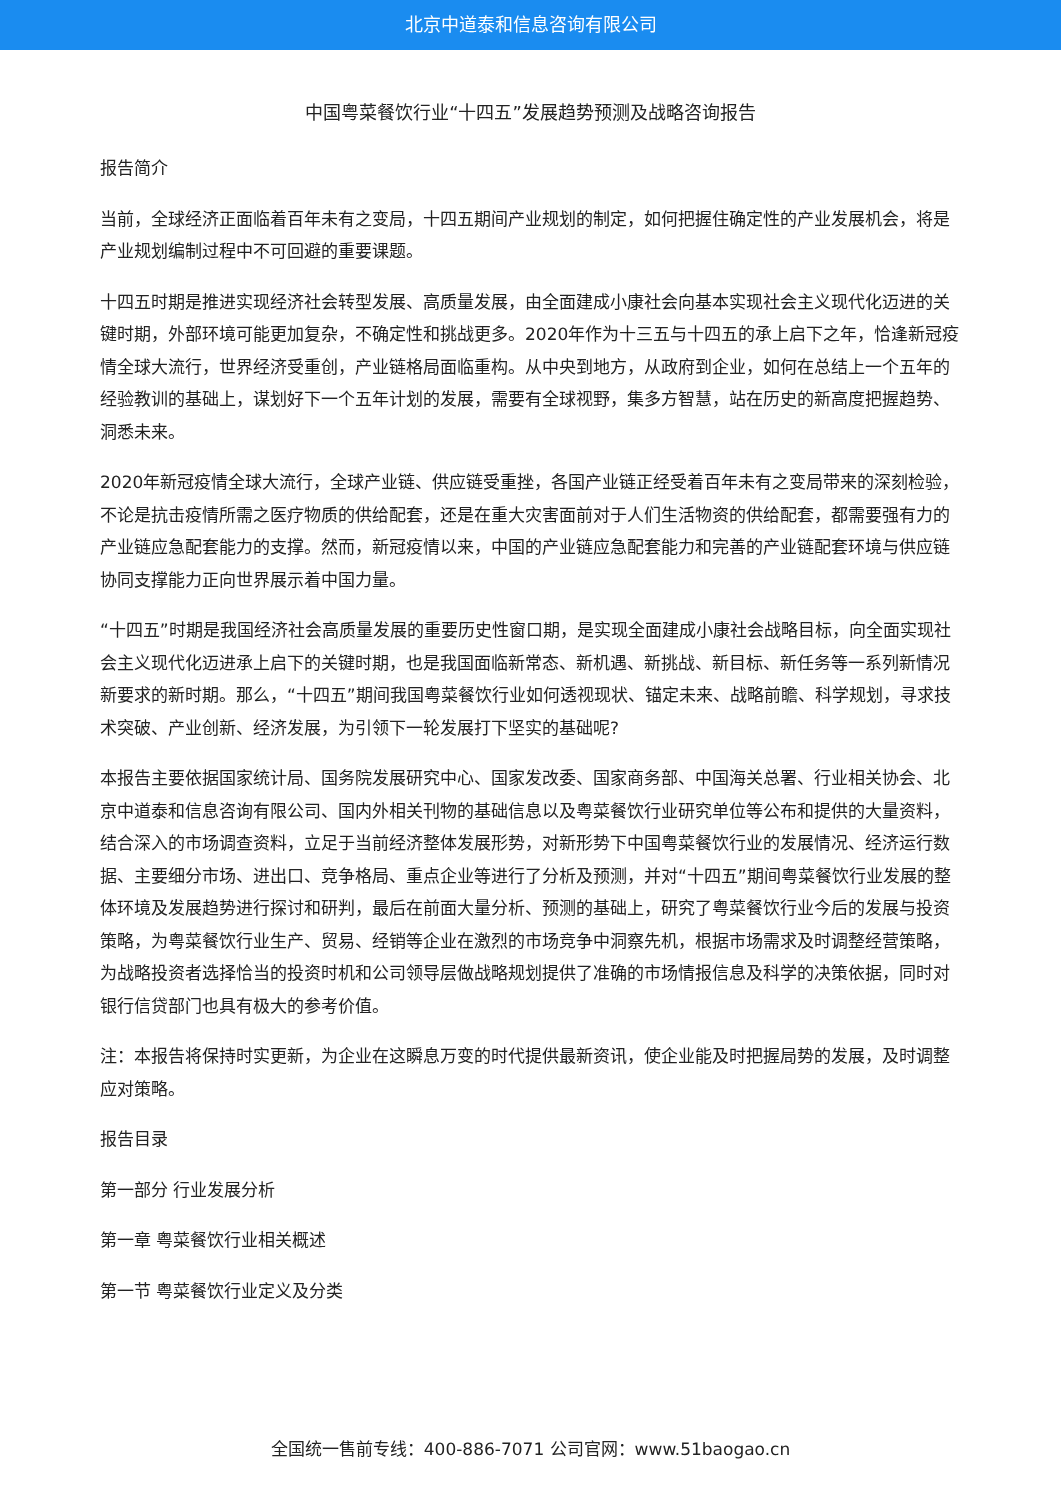北京中道泰和信息咨询有限公司
中国粤菜餐饮行业“十四五”发展趋势预测及战略咨询报告
报告简介
当前，全球经济正面临着百年未有之变局，十四五期间产业规划的制定，如何把握住确定性的产业发展机会，将是产业规划编制过程中不可回避的重要课题。
十四五时期是推进实现经济社会转型发展、高质量发展，由全面建成小康社会向基本实现社会主义现代化迈进的关键时期，外部环境可能更加复杂，不确定性和挑战更多。2020年作为十三五与十四五的承上启下之年，恰逢新冠疫情全球大流行，世界经济受重创，产业链格局面临重构。从中央到地方，从政府到企业，如何在总结上一个五年的经验教训的基础上，谋划好下一个五年计划的发展，需要有全球视野，集多方智慧，站在历史的新高度把握趋势、洞悉未来。
2020年新冠疫情全球大流行，全球产业链、供应链受重挫，各国产业链正经受着百年未有之变局带来的深刻检验，不论是抗击疫情所需之医疗物质的供给配套，还是在重大灾害面前对于人们生活物资的供给配套，都需要强有力的产业链应急配套能力的支撑。然而，新冠疫情以来，中国的产业链应急配套能力和完善的产业链配套环境与供应链协同支撑能力正向世界展示着中国力量。
“十四五”时期是我国经济社会高质量发展的重要历史性窗口期，是实现全面建成小康社会战略目标，向全面实现社会主义现代化迈进承上启下的关键时期，也是我国面临新常态、新机遇、新挑战、新目标、新任务等一系列新情况新要求的新时期。那么，“十四五”期间我国粤菜餐饮行业如何透视现状、锚定未来、战略前瞻、科学规划，寻求技术突破、产业创新、经济发展，为引领下一轮发展打下坚实的基础呢?
本报告主要依据国家统计局、国务院发展研究中心、国家发改委、国家商务部、中国海关总署、行业相关协会、北京中道泰和信息咨询有限公司、国内外相关刊物的基础信息以及粤菜餐饮行业研究单位等公布和提供的大量资料，结合深入的市场调查资料，立足于当前经济整体发展形势，对新形势下中国粤菜餐饮行业的发展情况、经济运行数据、主要细分市场、进出口、竞争格局、重点企业等进行了分析及预测，并对“十四五”期间粤菜餐饮行业发展的整体环境及发展趋势进行探讨和研判，最后在前面大量分析、预测的基础上，研究了粤菜餐饮行业今后的发展与投资策略，为粤菜餐饮行业生产、贸易、经销等企业在激烈的市场竞争中洞察先机，根据市场需求及时调整经营策略，为战略投资者选择恰当的投资时机和公司领导层做战略规划提供了准确的市场情报信息及科学的决策依据，同时对银行信贷部门也具有极大的参考价值。
注：本报告将保持时实更新，为企业在这瞬息万变的时代提供最新资讯，使企业能及时把握局势的发展，及时调整应对策略。
报告目录
第一部分 行业发展分析
第一章 粤菜餐饮行业相关概述
第一节 粤菜餐饮行业定义及分类
全国统一售前专线：400-886-7071 公司官网：www.51baogao.cn